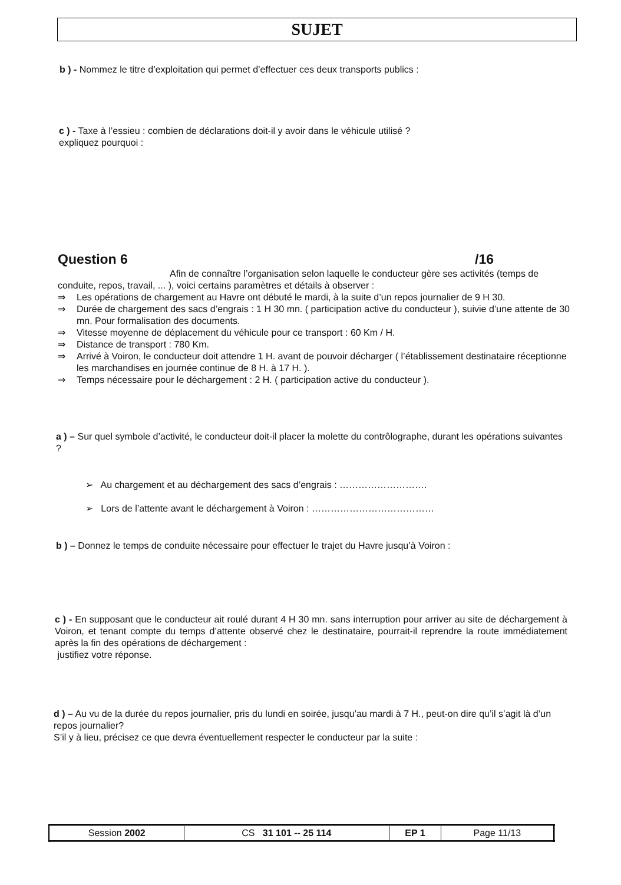SUJET
b ) - Nommez le titre d’exploitation qui permet d’effectuer ces deux transports publics :
c ) - Taxe à l’essieu : combien de déclarations doit-il y avoir dans le véhicule utilisé ?
expliquez pourquoi :
Question 6 /16
Afin de connaître l’organisation selon laquelle le conducteur gère ses activités (temps de conduite, repos, travail, ... ), voici certains paramètres et détails à observer :
⇒ Les opérations de chargement au Havre ont débuté le mardi, à la suite d’un repos journalier de 9 H 30.
⇒ Durée de chargement des sacs d’engrais : 1 H 30 mn. ( participation active du conducteur ), suivie d’une attente de 30 mn. Pour formalisation des documents.
⇒ Vitesse moyenne de déplacement du véhicule pour ce transport : 60 Km / H.
⇒ Distance de transport : 780 Km.
⇒ Arrivé à Voiron, le conducteur doit attendre 1 H. avant de pouvoir décharger ( l’établissement destinataire réceptionne les marchandises en journée continue de 8 H. à 17 H. ).
⇒ Temps nécessaire pour le déchargement : 2 H. ( participation active du conducteur ).
a ) – Sur quel symbole d’activité, le conducteur doit-il placer la molette du contrôlographe, durant les opérations suivantes ?
➢ Au chargement et au déchargement des sacs d’engrais : ……………………….
➢ Lors de l’attente avant le déchargement à Voiron : …………………………………
b ) – Donnez le temps de conduite nécessaire pour effectuer le trajet du Havre jusqu’à Voiron :
c ) - En supposant que le conducteur ait roulé durant 4 H 30 mn. sans interruption pour arriver au site de déchargement à Voiron, et tenant compte du temps d’attente observé chez le destinataire, pourrait-il reprendre la route immédiatement après la fin des opérations de déchargement :
justifiez votre réponse.
d ) – Au vu de la durée du repos journalier, pris du lundi en soirée, jusqu’au mardi à 7 H., peut-on dire qu’il s’agit là d’un repos journalier?
S’il y à lieu, précisez ce que devra éventuellement respecter le conducteur par la suite :
| Session 2002 | CS 31 101 -- 25 114 | EP 1 | Page 11/13 |